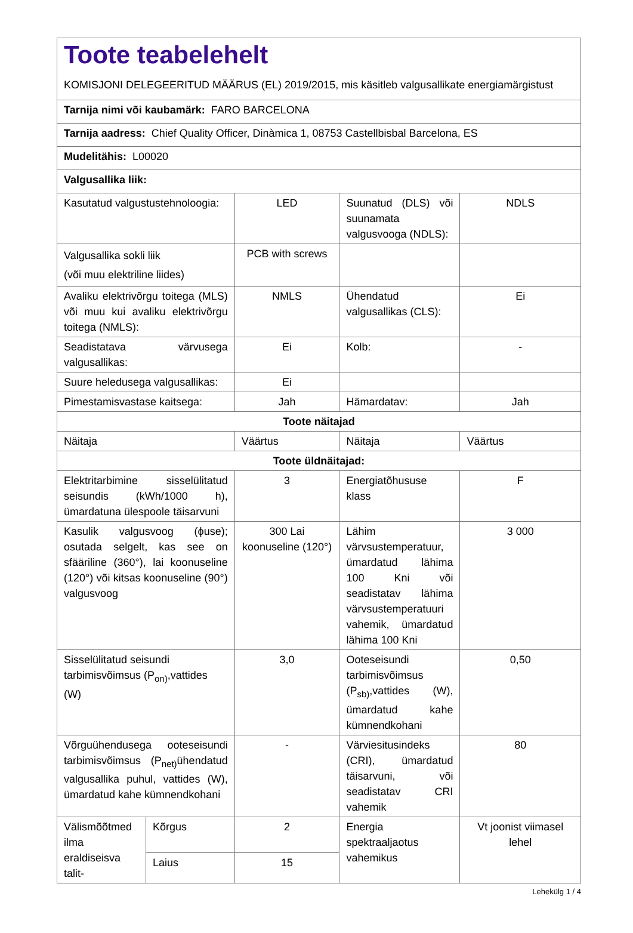| Toote teabelehelt KOMISJONI DELEGEERITUD MÄÄRUS (EL) 2019/2015, mis käsitleb valgusallikate energiamärgistust | | | | |
| Tarnija nimi või kaubamärk: FARO BARCELONA | | | | |
| Tarnija aadress: Chief Quality Officer, Dinàmica 1, 08753 Castellbisbal Barcelona, ES | | | | |
| Mudelitähis: L00020 | | | | |
| Valgusallika liik: | | | | |
| Kasutatud valgustustehnoloogia: | | LED | Suunatud (DLS) või suunamata valgusvooga (NDLS): | NDLS |
| Valgusallika sokli liik (või muu elektriline liides) | | PCB with screws | | |
| Avaliku elektrivõrgu toitega (MLS) või muu kui avaliku elektrivõrgu toitega (NMLS): | | NMLS | Ühendatud valgusallikas (CLS): | Ei |
| Seadistatava värvusega valgusallikas: | | Ei | Kolb: | - |
| Suure heledusega valgusallikas: | | Ei | | |
| Pimestamisvastase kaitsega: | | Jah | Hämardatav: | Jah |
| Toote näitajad | | | | |
| Näitaja | | Väärtus | Näitaja | Väärtus |
| Toote üldnäitajad: | | | | |
| Elektritarbimine sisselülitatud seisundis (kWh/1000 h), ümardatuna ülespoole täisarvuni | | 3 | Energiatõhususe klass | F |
| Kasulik valgusvoog (ϕuse); osutada selgelt, kas see on sfääriline (360°), lai koonuseline (120°) või kitsas koonuseline (90°) valgusvoog | | 300 Lai koonuseline (120°) | Lähim värvsustemperatuur, ümardatud lähima 100 Kni või seadistatav lähima värvsustemperatuuri vahemik, ümardatud lähima 100 Kni | 3 000 |
| Sisselülitatud seisundi tarbimisvõimsus (P<sub>on)</sub>,vattides (W) | | 3,0 | Ooteseisundi tarbimisvõimsus (P<sub>sb)</sub>,vattides (W), ümardatud kahe kümnendkohani | 0,50 |
| Võrguühendusega ooteseisundi tarbimisvõimsus (P<sub>net)</sub>ühendatud valgusallika puhul, vattides (W), ümardatud kahe kümnendkohani | | - | Värviesitusindeks (CRI), ümardatud täisarvuni, või seadistatav CRI vahemik | 80 |
| Välismõõtmed ilma eraldiseisva talit- | Kõrgus | 2 | Energia spektraaljaotus vahemikus | Vt joonist viimasel lehel |
| | Laius | 15 | | |
Lehekülg 1 / 4